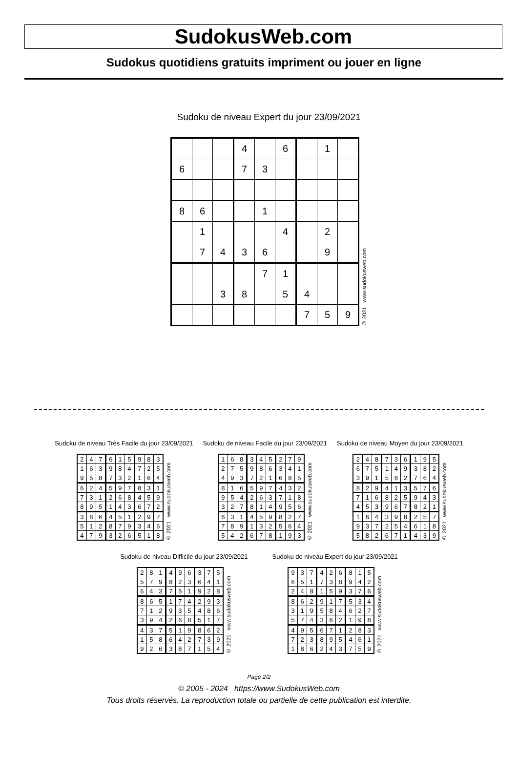SudokusWeb.com
Sudokus quotidiens gratuits impriment ou jouer en ligne
Sudoku de niveau Expert du jour 23/09/2021
| | | | 4 | | 6 | | 1 | |
| 6 | | | 7 | 3 | | | | |
| 8 | 6 | | | 1 | | | | |
| | 1 | | | | 4 | | 2 | |
| | 7 | 4 | 3 | 6 | | | 9 | |
| | | | | 7 | 1 | | | |
| | | 3 | 8 | | 5 | 4 | | |
| | | | | | | 7 | 5 | 9 |
© 2021 www.sudokusweb.com
Sudoku de niveau Très Facile du jour 23/09/2021
| 2 | 4 | 7 | 6 | 1 | 5 | 9 | 8 | 3 |
| 1 | 6 | 3 | 9 | 8 | 4 | 7 | 2 | 5 |
| 9 | 5 | 8 | 7 | 3 | 2 | 1 | 6 | 4 |
| 6 | 2 | 4 | 5 | 9 | 7 | 8 | 3 | 1 |
| 7 | 3 | 1 | 2 | 6 | 8 | 4 | 5 | 9 |
| 8 | 9 | 5 | 1 | 4 | 3 | 6 | 7 | 2 |
| 3 | 8 | 6 | 4 | 5 | 1 | 2 | 9 | 7 |
| 5 | 1 | 2 | 8 | 7 | 9 | 3 | 4 | 6 |
| 4 | 7 | 9 | 3 | 2 | 6 | 5 | 1 | 8 |
© 2021 www.sudokusweb.com
Sudoku de niveau Facile du jour 23/09/2021
| 1 | 6 | 8 | 3 | 4 | 5 | 2 | 7 | 9 |
| 2 | 7 | 5 | 9 | 8 | 6 | 3 | 4 | 1 |
| 4 | 9 | 3 | 7 | 2 | 1 | 6 | 8 | 5 |
| 8 | 1 | 6 | 5 | 9 | 7 | 4 | 3 | 2 |
| 9 | 5 | 4 | 2 | 6 | 3 | 7 | 1 | 8 |
| 3 | 2 | 7 | 8 | 1 | 4 | 9 | 5 | 6 |
| 6 | 3 | 1 | 4 | 5 | 9 | 8 | 2 | 7 |
| 7 | 8 | 9 | 1 | 3 | 2 | 5 | 6 | 4 |
| 5 | 4 | 2 | 6 | 7 | 8 | 1 | 9 | 3 |
© 2021 www.sudokusweb.com
Sudoku de niveau Moyen du jour 23/09/2021
| 2 | 4 | 8 | 7 | 3 | 6 | 1 | 9 | 5 |
| 6 | 7 | 5 | 1 | 4 | 9 | 3 | 8 | 2 |
| 3 | 9 | 1 | 5 | 8 | 2 | 7 | 6 | 4 |
| 8 | 2 | 9 | 4 | 1 | 3 | 5 | 7 | 6 |
| 7 | 1 | 6 | 8 | 2 | 5 | 9 | 4 | 3 |
| 4 | 5 | 3 | 9 | 6 | 7 | 8 | 2 | 1 |
| 1 | 6 | 4 | 3 | 9 | 8 | 2 | 5 | 7 |
| 9 | 3 | 7 | 2 | 5 | 4 | 6 | 1 | 8 |
| 5 | 8 | 2 | 6 | 7 | 1 | 4 | 3 | 9 |
© 2021 www.sudokusweb.com
Sudoku de niveau Difficile du jour 23/09/2021
| 2 | 8 | 1 | 4 | 9 | 6 | 3 | 7 | 5 |
| 5 | 7 | 9 | 8 | 2 | 3 | 6 | 4 | 1 |
| 6 | 4 | 3 | 7 | 5 | 1 | 9 | 2 | 8 |
| 8 | 6 | 5 | 1 | 7 | 4 | 2 | 9 | 3 |
| 7 | 1 | 2 | 9 | 3 | 5 | 4 | 8 | 6 |
| 3 | 9 | 4 | 2 | 6 | 8 | 5 | 1 | 7 |
| 4 | 3 | 7 | 5 | 1 | 9 | 8 | 6 | 2 |
| 1 | 5 | 8 | 6 | 4 | 2 | 7 | 3 | 9 |
| 9 | 2 | 6 | 3 | 8 | 7 | 1 | 5 | 4 |
© 2021 www.sudokusweb.com
Sudoku de niveau Expert du jour 23/09/2021
| 9 | 3 | 7 | 4 | 2 | 6 | 8 | 1 | 5 |
| 6 | 5 | 1 | 7 | 3 | 8 | 9 | 4 | 2 |
| 2 | 4 | 8 | 1 | 5 | 9 | 3 | 7 | 6 |
| 8 | 6 | 2 | 9 | 1 | 7 | 5 | 3 | 4 |
| 3 | 1 | 9 | 5 | 8 | 4 | 6 | 2 | 7 |
| 5 | 7 | 4 | 3 | 6 | 2 | 1 | 9 | 8 |
| 4 | 9 | 5 | 6 | 7 | 1 | 2 | 8 | 3 |
| 7 | 2 | 3 | 8 | 9 | 5 | 4 | 6 | 1 |
| 1 | 8 | 6 | 2 | 4 | 3 | 7 | 5 | 9 |
© 2021 www.sudokusweb.com
Page 2/2
© 2005 - 2024 https://www.SudokusWeb.com
Tous droits réservés. La reproduction totale ou partielle de cette publication est interdite.